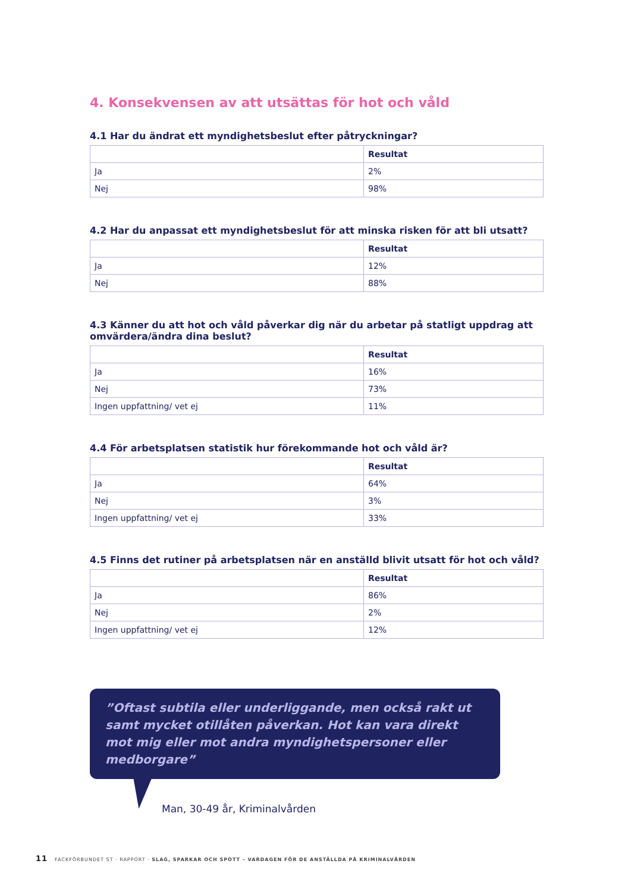4. Konsekvensen av att utsättas för hot och våld
4.1 Har du ändrat ett myndighetsbeslut efter påtryckningar?
| | Resultat |
| --- | --- |
| Ja | 2% |
| Nej | 98% |
4.2 Har du anpassat ett myndighetsbeslut för att minska risken för att bli utsatt?
| | Resultat |
| --- | --- |
| Ja | 12% |
| Nej | 88% |
4.3 Känner du att hot och våld påverkar dig när du arbetar på statligt uppdrag att omvärdera/ändra dina beslut?
| | Resultat |
| --- | --- |
| Ja | 16% |
| Nej | 73% |
| Ingen uppfattning/ vet ej | 11% |
4.4 För arbetsplatsen statistik hur förekommande hot och våld är?
| | Resultat |
| --- | --- |
| Ja | 64% |
| Nej | 3% |
| Ingen uppfattning/ vet ej | 33% |
4.5 Finns det rutiner på arbetsplatsen när en anställd blivit utsatt för hot och våld?
| | Resultat |
| --- | --- |
| Ja | 86% |
| Nej | 2% |
| Ingen uppfattning/ vet ej | 12% |
”Oftast subtila eller underliggande, men också rakt ut samt mycket otillåten påverkan. Hot kan vara direkt mot mig eller mot andra myndighetspersoner eller medborgare”
Man, 30-49 år, Kriminalvården
11 FACKFÖRBUNDET ST · RAPPORT · SLAG, SPARKAR OCH SPOTT – VARDAGEN FÖR DE ANSTÄLLDA PÅ KRIMINALVÅRDEN